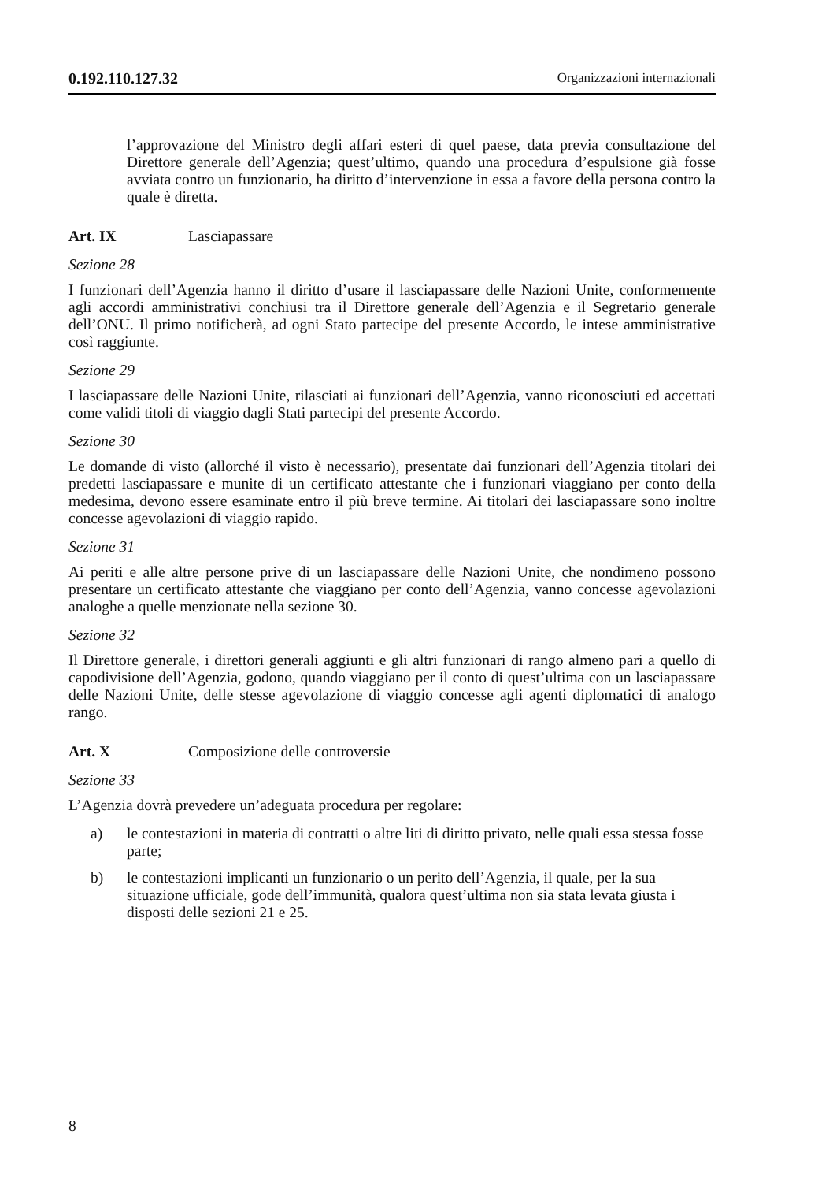0.192.110.127.32 Organizzazioni internazionali
l’approvazione del Ministro degli affari esteri di quel paese, data previa consultazione del Direttore generale dell’Agenzia; quest’ultimo, quando una procedura d’espulsione già fosse avviata contro un funzionario, ha diritto d’intervenzione in essa a favore della persona contro la quale è diretta.
Art. IX Lasciapassare
Sezione 28
I funzionari dell’Agenzia hanno il diritto d’usare il lasciapassare delle Nazioni Unite, conformemente agli accordi amministrativi conchiusi tra il Direttore generale dell’Agenzia e il Segretario generale dell’ONU. Il primo notificherà, ad ogni Stato partecipe del presente Accordo, le intese amministrative così raggiunte.
Sezione 29
I lasciapassare delle Nazioni Unite, rilasciati ai funzionari dell’Agenzia, vanno riconosciuti ed accettati come validi titoli di viaggio dagli Stati partecipi del presente Accordo.
Sezione 30
Le domande di visto (allorché il visto è necessario), presentate dai funzionari dell’Agenzia titolari dei predetti lasciapassare e munite di un certificato attestante che i funzionari viaggiano per conto della medesima, devono essere esaminate entro il più breve termine. Ai titolari dei lasciapassare sono inoltre concesse agevolazioni di viaggio rapido.
Sezione 31
Ai periti e alle altre persone prive di un lasciapassare delle Nazioni Unite, che nondimeno possono presentare un certificato attestante che viaggiano per conto dell’Agenzia, vanno concesse agevolazioni analoghe a quelle menzionate nella sezione 30.
Sezione 32
Il Direttore generale, i direttori generali aggiunti e gli altri funzionari di rango almeno pari a quello di capodivisione dell’Agenzia, godono, quando viaggiano per il conto di quest’ultima con un lasciapassare delle Nazioni Unite, delle stesse agevolazione di viaggio concesse agli agenti diplomatici di analogo rango.
Art. X Composizione delle controversie
Sezione 33
L’Agenzia dovrà prevedere un’adeguata procedura per regolare:
a) le contestazioni in materia di contratti o altre liti di diritto privato, nelle quali essa stessa fosse parte;
b) le contestazioni implicanti un funzionario o un perito dell’Agenzia, il quale, per la sua situazione ufficiale, gode dell’immunità, qualora quest’ultima non sia stata levata giusta i disposti delle sezioni 21 e 25.
8